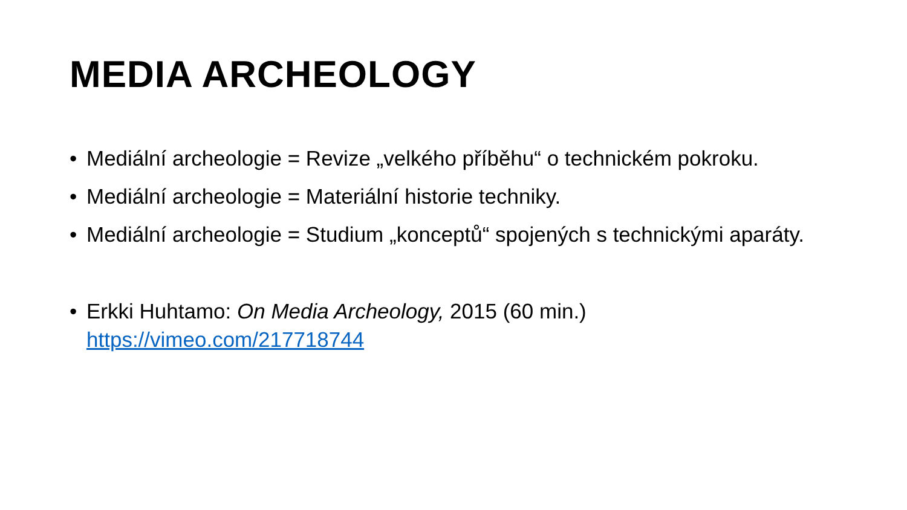MEDIA ARCHEOLOGY
• Mediální archeologie = Revize „velkého příběhu“ o technickém pokroku.
• Mediální archeologie = Materiální historie techniky.
• Mediální archeologie = Studium „konceptů“ spojených s technickými aparáty.
• Erkki Huhtamo: On Media Archeology, 2015 (60 min.)
https://vimeo.com/217718744